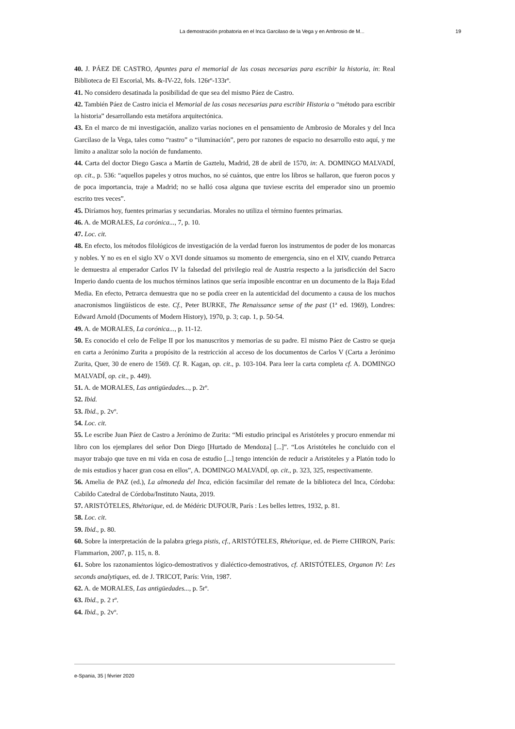La demostración probatoria en el Inca Garcilaso de la Vega y en Ambrosio de M... 19
40. J. PÁEZ DE CASTRO, Apuntes para el memorial de las cosas necesarias para escribir la historia, in: Real Biblioteca de El Escorial, Ms. &-IV-22, fols. 126rº-133rº.
41. No considero desatinada la posibilidad de que sea del mismo Páez de Castro.
42. También Páez de Castro inicia el Memorial de las cosas necesarias para escribir Historia o “método para escribir la historia” desarrollando esta metáfora arquitectónica.
43. En el marco de mi investigación, analizo varias nociones en el pensamiento de Ambrosio de Morales y del Inca Garcilaso de la Vega, tales como “rastro” o “iluminación”, pero por razones de espacio no desarrollo esto aquí, y me limito a analizar solo la noción de fundamento.
44. Carta del doctor Diego Gasca a Martín de Gaztelu, Madrid, 28 de abril de 1570, in: A. DOMINGO MALVADÍ, op. cit., p. 536: “aquellos papeles y otros muchos, no sé cuántos, que entre los libros se hallaron, que fueron pocos y de poca importancia, traje a Madrid; no se halló cosa alguna que tuviese escrita del emperador sino un proemio escrito tres veces”.
45. Diríamos hoy, fuentes primarias y secundarias. Morales no utiliza el término fuentes primarias.
46. A. de MORALES, La corónica..., 7, p. 10.
47. Loc. cit.
48. En efecto, los métodos filológicos de investigación de la verdad fueron los instrumentos de poder de los monarcas y nobles. Y no es en el siglo XV o XVI donde situamos su momento de emergencia, sino en el XIV, cuando Petrarca le demuestra al emperador Carlos IV la falsedad del privilegio real de Austria respecto a la jurisdicción del Sacro Imperio dando cuenta de los muchos términos latinos que sería imposible encontrar en un documento de la Baja Edad Media. En efecto, Petrarca demuestra que no se podía creer en la autenticidad del documento a causa de los muchos anacronismos lingüísticos de este. Cf., Peter BURKE, The Renaissance sense of the past (1ª ed. 1969), Londres: Edward Arnold (Documents of Modern History), 1970, p. 3; cap. 1, p. 50-54.
49. A. de MORALES, La corónica..., p. 11-12.
50. Es conocido el celo de Felipe II por los manuscritos y memorias de su padre. El mismo Páez de Castro se queja en carta a Jerónimo Zurita a propósito de la restricción al acceso de los documentos de Carlos V (Carta a Jerónimo Zurita, Quer, 30 de enero de 1569. Cf. R. Kagan, op. cit., p. 103-104. Para leer la carta completa cf. A. DOMINGO MALVADÍ, op. cit., p. 449).
51. A. de MORALES, Las antigüedades..., p. 2rº.
52. Ibid.
53. Ibid., p. 2vº.
54. Loc. cit.
55. Le escribe Juan Páez de Castro a Jerónimo de Zurita: “Mi estudio principal es Aristóteles y procuro enmendar mi libro con los ejemplares del señor Don Diego [Hurtado de Mendoza] [...]”. “Los Aristóteles he concluido con el mayor trabajo que tuve en mi vida en cosa de estudio [...] tengo intención de reducir a Aristóteles y a Platón todo lo de mis estudios y hacer gran cosa en ellos”, A. DOMINGO MALVADÍ, op. cit., p. 323, 325, respectivamente.
56. Amelia de PAZ (ed.), La almoneda del Inca, edición facsimilar del remate de la biblioteca del Inca, Córdoba: Cabildo Catedral de Córdoba/Instituto Nauta, 2019.
57. ARISTÓTELES, Rhétorique, ed. de Médéric DUFOUR, París : Les belles lettres, 1932, p. 81.
58. Loc. cit.
59. Ibid., p. 80.
60. Sobre la interpretación de la palabra griega pistis, cf., ARISTÓTELES, Rhétorique, ed. de Pierre CHIRON, París: Flammarion, 2007, p. 115, n. 8.
61. Sobre los razonamientos lógico-demostrativos y dialéctico-demostrativos, cf. ARISTÓTELES, Organon IV: Les seconds analytiques, ed. de J. TRICOT, París: Vrin, 1987.
62. A. de MORALES, Las antigüedades..., p. 5rº.
63. Ibid., p. 2 rº.
64. Ibid., p. 2vº.
e-Spania, 35 | février 2020